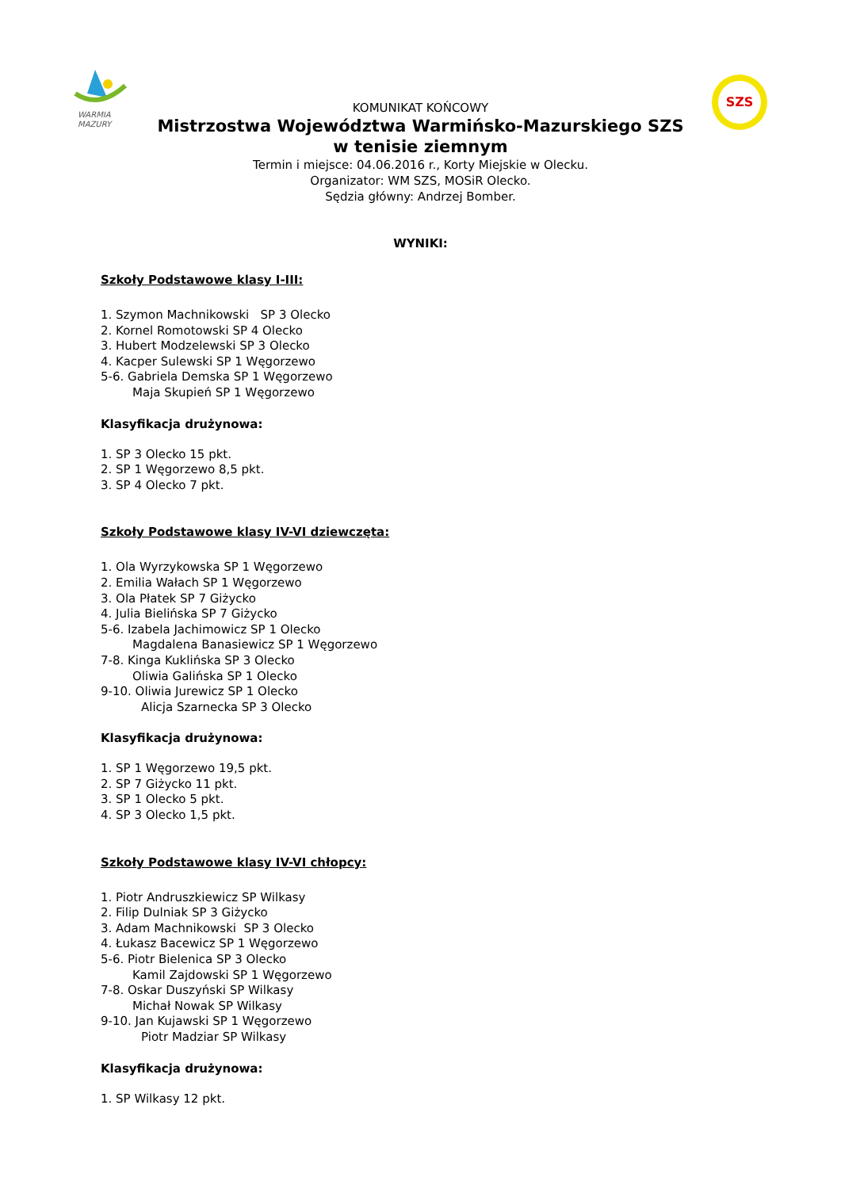WARMIA
MAZURY
SZS
KOMUNIKAT KOŃCOWY
Mistrzostwa Województwa Warmińsko-Mazurskiego SZS
w tenisie ziemnym
Termin i miejsce: 04.06.2016 r., Korty Miejskie w Olecku.
Organizator: WM SZS, MOSiR Olecko.
Sędzia główny: Andrzej Bomber.
WYNIKI:
Szkoły Podstawowe klasy I-III:
1. Szymon Machnikowski SP 3 Olecko
2. Kornel Romotowski SP 4 Olecko
3. Hubert Modzelewski SP 3 Olecko
4. Kacper Sulewski SP 1 Węgorzewo
5-6. Gabriela Demska SP 1 Węgorzewo
Maja Skupień SP 1 Węgorzewo
Klasyfikacja drużynowa:
1. SP 3 Olecko 15 pkt.
2. SP 1 Węgorzewo 8,5 pkt.
3. SP 4 Olecko 7 pkt.
Szkoły Podstawowe klasy IV-VI dziewczęta:
1. Ola Wyrzykowska SP 1 Węgorzewo
2. Emilia Wałach SP 1 Węgorzewo
3. Ola Płatek SP 7 Giżycko
4. Julia Bielińska SP 7 Giżycko
5-6. Izabela Jachimowicz SP 1 Olecko
Magdalena Banasiewicz SP 1 Węgorzewo
7-8. Kinga Kuklińska SP 3 Olecko
Oliwia Galińska SP 1 Olecko
9-10. Oliwia Jurewicz SP 1 Olecko
Alicja Szarnecka SP 3 Olecko
Klasyfikacja drużynowa:
1. SP 1 Węgorzewo 19,5 pkt.
2. SP 7 Giżycko 11 pkt.
3. SP 1 Olecko 5 pkt.
4. SP 3 Olecko 1,5 pkt.
Szkoły Podstawowe klasy IV-VI chłopcy:
1. Piotr Andruszkiewicz SP Wilkasy
2. Filip Dulniak SP 3 Giżycko
3. Adam Machnikowski SP 3 Olecko
4. Łukasz Bacewicz SP 1 Węgorzewo
5-6. Piotr Bielenica SP 3 Olecko
Kamil Zajdowski SP 1 Węgorzewo
7-8. Oskar Duszyński SP Wilkasy
Michał Nowak SP Wilkasy
9-10. Jan Kujawski SP 1 Węgorzewo
Piotr Madziar SP Wilkasy
Klasyfikacja drużynowa:
1. SP Wilkasy 12 pkt.